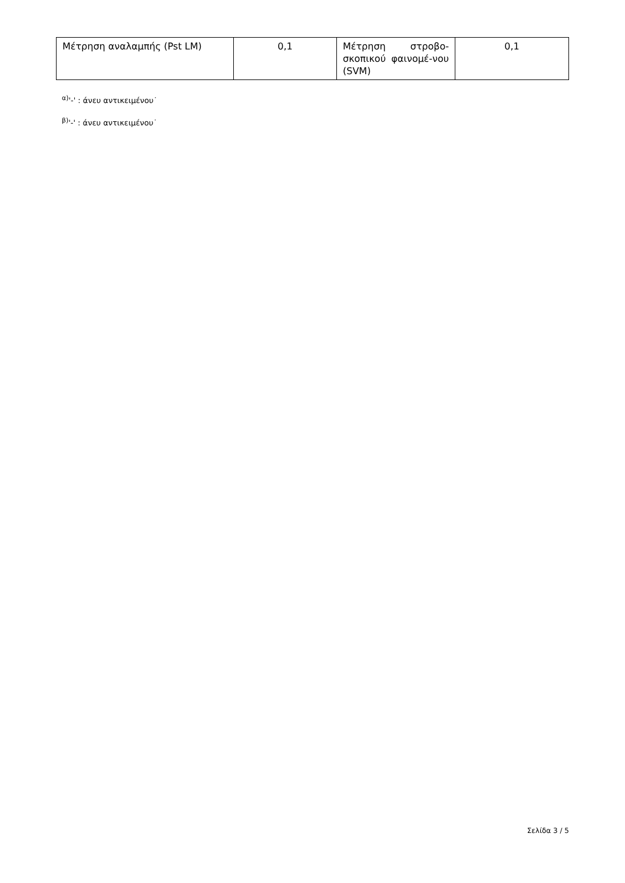| Μέτρηση αναλαμπής (Pst LM) | 0,1 | Μέτρηση στροβο-σκοπικού φαινομέ-νου (SVM) | 0,1 |
<sup>α)</sup>'-' : άνευ αντικειμένου˙
<sup>β)</sup>'-' : άνευ αντικειμένου˙
Σελίδα 3 / 5